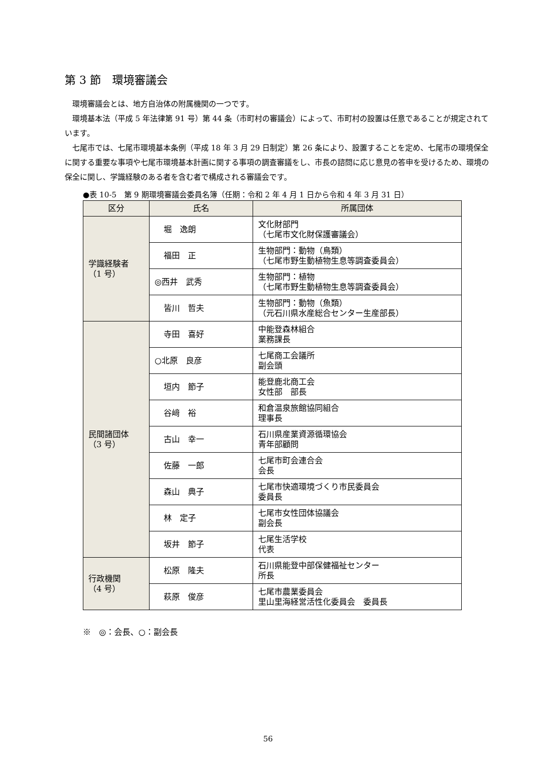第 3 節　環境審議会
環境審議会とは、地方自治体の附属機関の一つです。
環境基本法（平成 5 年法律第 91 号）第 44 条（市町村の審議会）によって、市町村の設置は任意であることが規定されています。
七尾市では、七尾市環境基本条例（平成 18 年 3 月 29 日制定）第 26 条により、設置することを定め、七尾市の環境保全に関する重要な事項や七尾市環境基本計画に関する事項の調査審議をし、市長の諮問に応じ意見の答申を受けるため、環境の保全に関し、学識経験のある者を含む者で構成される審議会です。
●表 10-5　第 9 期環境審議会委員名簿（任期：令和 2 年 4 月 1 日から令和 4 年 3 月 31 日）
| 区分 | 氏名 | 所属団体 |
| --- | --- | --- |
| 学識経験者 （1 号） | 堀 逸朗 | 文化財部門 （七尾市文化財保護審議会） |
| | 福田 正 | 生物部門：動物（鳥類） （七尾市野生動植物生息等調査委員会） |
| | ◎西井 武秀 | 生物部門：植物 （七尾市野生動植物生息等調査委員会） |
| | 皆川 哲夫 | 生物部門：動物（魚類） （元石川県水産総合センター生産部長） |
| 民間諸団体 （3 号） | 寺田 喜好 | 中能登森林組合 業務課長 |
| | ○北原 良彦 | 七尾商工会議所 副会頭 |
| | 垣内 節子 | 能登鹿北商工会 女性部 部長 |
| | 谷﨑 裕 | 和倉温泉旅館協同組合 理事長 |
| | 古山 幸一 | 石川県産業資源循環協会 青年部顧問 |
| | 佐藤 一郎 | 七尾市町会連合会 会長 |
| | 森山 典子 | 七尾市快適環境づくり市民委員会 委員長 |
| | 林 定子 | 七尾市女性団体協議会 副会長 |
| | 坂井 節子 | 七尾生活学校 代表 |
| 行政機関 （4 号） | 松原 隆夫 | 石川県能登中部保健福祉センター 所長 |
| | 萩原 俊彦 | 七尾市農業委員会 里山里海経営活性化委員会 委員長 |
※　◎：会長、○：副会長
56